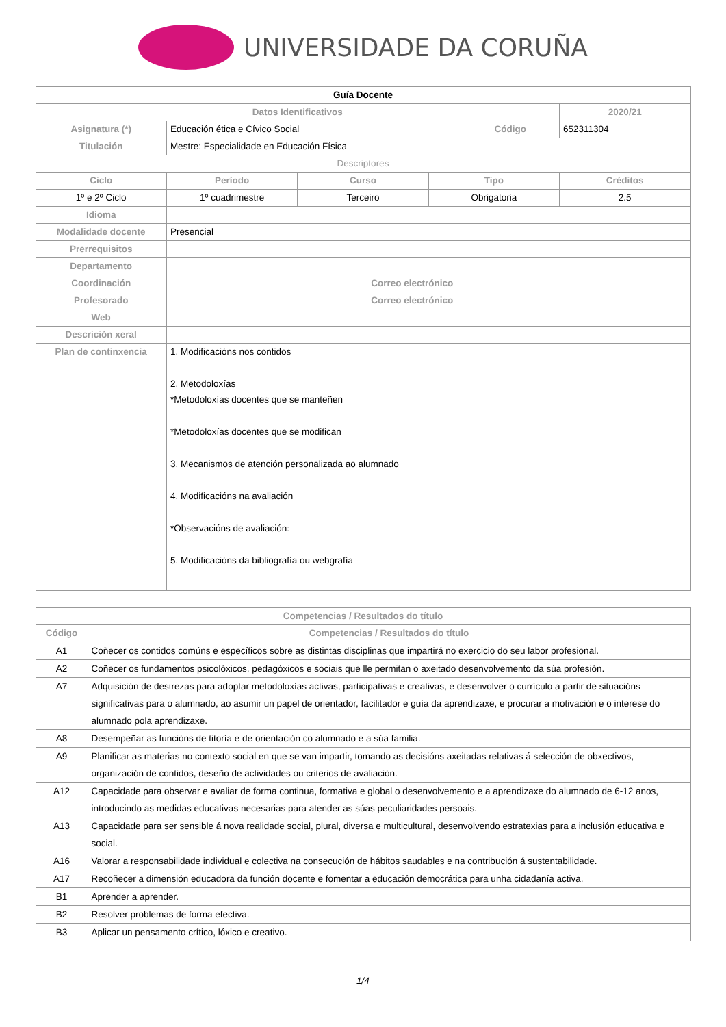UNIVERSIDADE DA CORUÑA
| Guía Docente | | | | | | |
| --- | --- | --- | --- | --- | --- | --- |
| Datos Identificativos | | | | | | 2020/21 |
| Asignatura (*) | Educación ética e Cívico Social | | | | Código | 652311304 |
| Titulación | Mestre: Especialidade en Educación Física | | | | | |
| Descriptores | | | | | | |
| Ciclo | Período | Curso | | Tipo | | Créditos |
| 1º e 2º Ciclo | 1º cuadrimestre | Terceiro | | Obrigatoria | | 2.5 |
| Idioma | | | | | | |
| Modalidade docente | Presencial | | | | | |
| Prerrequisitos | | | | | | |
| Departamento | | | | | | |
| Coordinación | | | Correo electrónico | | | |
| Profesorado | | | Correo electrónico | | | |
| Web | | | | | | |
| Descrición xeral | | | | | | |
| Plan de continxencia | 1. Modificacións nos contidos 2. Metodoloxías *Metodoloxías docentes que se manteñen *Metodoloxías docentes que se modifican 3. Mecanismos de atención personalizada ao alumnado 4. Modificacións na avaliación *Observacións de avaliación: 5. Modificacións da bibliografía ou webgrafía | | | | | |
| Competencias / Resultados do título | |
| --- | --- |
| Código | Competencias / Resultados do título |
| A1 | Coñecer os contidos comúns e específicos sobre as distintas disciplinas que impartirá no exercicio do seu labor profesional. |
| A2 | Coñecer os fundamentos psicolóxicos, pedagóxicos e sociais que lle permitan o axeitado desenvolvemento da súa profesión. |
| A7 | Adquisición de destrezas para adoptar metodoloxías activas, participativas e creativas, e desenvolver o currículo a partir de situacións significativas para o alumnado, ao asumir un papel de orientador, facilitador e guía da aprendizaxe, e procurar a motivación e o interese do alumnado pola aprendizaxe. |
| A8 | Desempeñar as funcións de titoría e de orientación co alumnado e a súa familia. |
| A9 | Planificar as materias no contexto social en que se van impartir, tomando as decisións axeitadas relativas á selección de obxectivos, organización de contidos, deseño de actividades ou criterios de avaliación. |
| A12 | Capacidade para observar e avaliar de forma continua, formativa e global o desenvolvemento e a aprendizaxe do alumnado de 6-12 anos, introducindo as medidas educativas necesarias para atender as súas peculiaridades persoais. |
| A13 | Capacidade para ser sensible á nova realidade social, plural, diversa e multicultural, desenvolvendo estratexias para a inclusión educativa e social. |
| A16 | Valorar a responsabilidade individual e colectiva na consecución de hábitos saudables e na contribución á sustentabilidade. |
| A17 | Recoñecer a dimensión educadora da función docente e fomentar a educación democrática para unha cidadanía activa. |
| B1 | Aprender a aprender. |
| B2 | Resolver problemas de forma efectiva. |
| B3 | Aplicar un pensamento crítico, lóxico e creativo. |
1/4